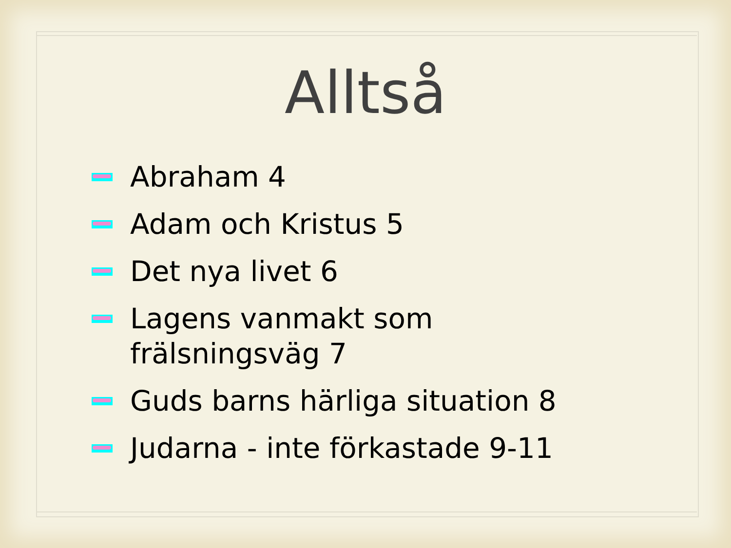Alltså
Abraham 4
Adam och Kristus 5
Det nya livet 6
Lagens vanmakt som frälsningsväg 7
Guds barns härliga situation 8
Judarna - inte förkastade 9-11